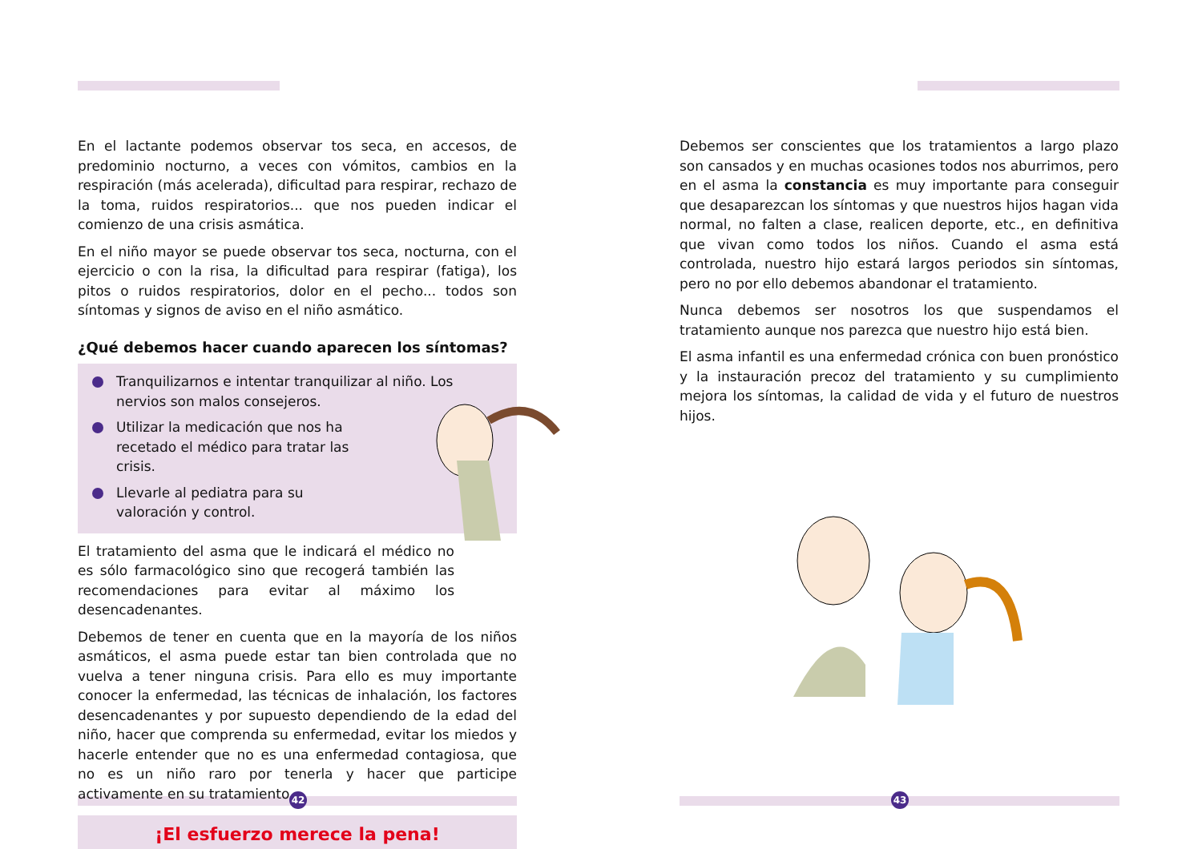En el lactante podemos observar tos seca, en accesos, de predominio nocturno, a veces con vómitos, cambios en la respiración (más acelerada), dificultad para respirar, rechazo de la toma, ruidos respiratorios... que nos pueden indicar el comienzo de una crisis asmática.
En el niño mayor se puede observar tos seca, nocturna, con el ejercicio o con la risa, la dificultad para respirar (fatiga), los pitos o ruidos respiratorios, dolor en el pecho... todos son síntomas y signos de aviso en el niño asmático.
¿Qué debemos hacer cuando aparecen los síntomas?
Tranquilizarnos e intentar tranquilizar al niño. Los nervios son malos consejeros.
Utilizar la medicación que nos ha recetado el médico para tratar las crisis.
Llevarle al pediatra para su valoración y control.
El tratamiento del asma que le indicará el médico no es sólo farmacológico sino que recogerá también las recomendaciones para evitar al máximo los desencadenantes.
Debemos de tener en cuenta que en la mayoría de los niños asmáticos, el asma puede estar tan bien controlada que no vuelva a tener ninguna crisis. Para ello es muy importante conocer la enfermedad, las técnicas de inhalación, los factores desencadenantes y por supuesto dependiendo de la edad del niño, hacer que comprenda su enfermedad, evitar los miedos y hacerle entender que no es una enfermedad contagiosa, que no es un niño raro por tenerla y hacer que participe activamente en su tratamiento.
¡El esfuerzo merece la pena!
Debemos ser conscientes que los tratamientos a largo plazo son cansados y en muchas ocasiones todos nos aburrimos, pero en el asma la constancia es muy importante para conseguir que desaparezcan los síntomas y que nuestros hijos hagan vida normal, no falten a clase, realicen deporte, etc., en definitiva que vivan como todos los niños. Cuando el asma está controlada, nuestro hijo estará largos periodos sin síntomas, pero no por ello debemos abandonar el tratamiento.
Nunca debemos ser nosotros los que suspendamos el tratamiento aunque nos parezca que nuestro hijo está bien.
El asma infantil es una enfermedad crónica con buen pronóstico y la instauración precoz del tratamiento y su cumplimiento mejora los síntomas, la calidad de vida y el futuro de nuestros hijos.
42 43